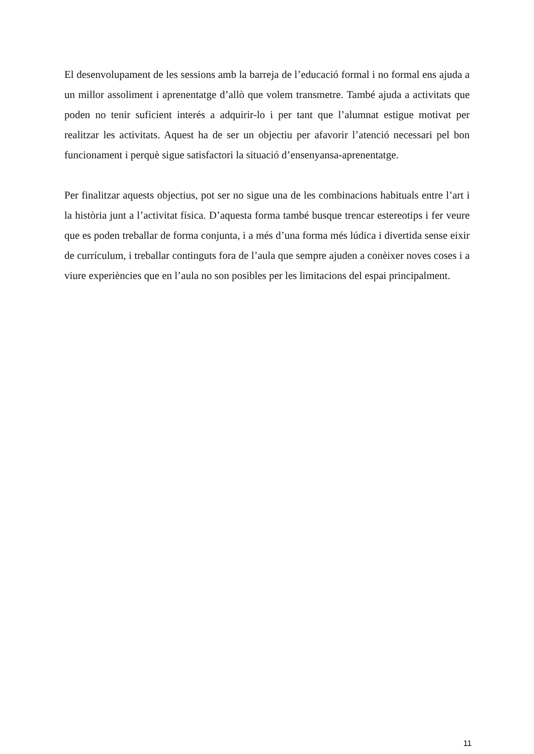El desenvolupament de les sessions amb la barreja de l’educació formal i no formal ens ajuda a un millor assoliment i aprenentatge d’allò que volem transmetre. També ajuda a activitats que poden no tenir suficient interés a adquirir-lo i per tant que l’alumnat estigue motivat per realitzar les activitats. Aquest ha de ser un objectiu per afavorir l’atenció necessari pel bon funcionament i perquè sigue satisfactori la situació d’ensenyansa-aprenentatge.
Per finalitzar aquests objectius, pot ser no sigue una de les combinacions habituals entre l’art i la història junt a l’activitat física. D’aquesta forma també busque trencar estereotips i fer veure que es poden treballar de forma conjunta, i a més d’una forma més lúdica i divertida sense eixir de currículum, i treballar continguts fora de l’aula que sempre ajuden a conèixer noves coses i a viure experiències que en l’aula no son posibles per les limitacions del espai principalment.
11